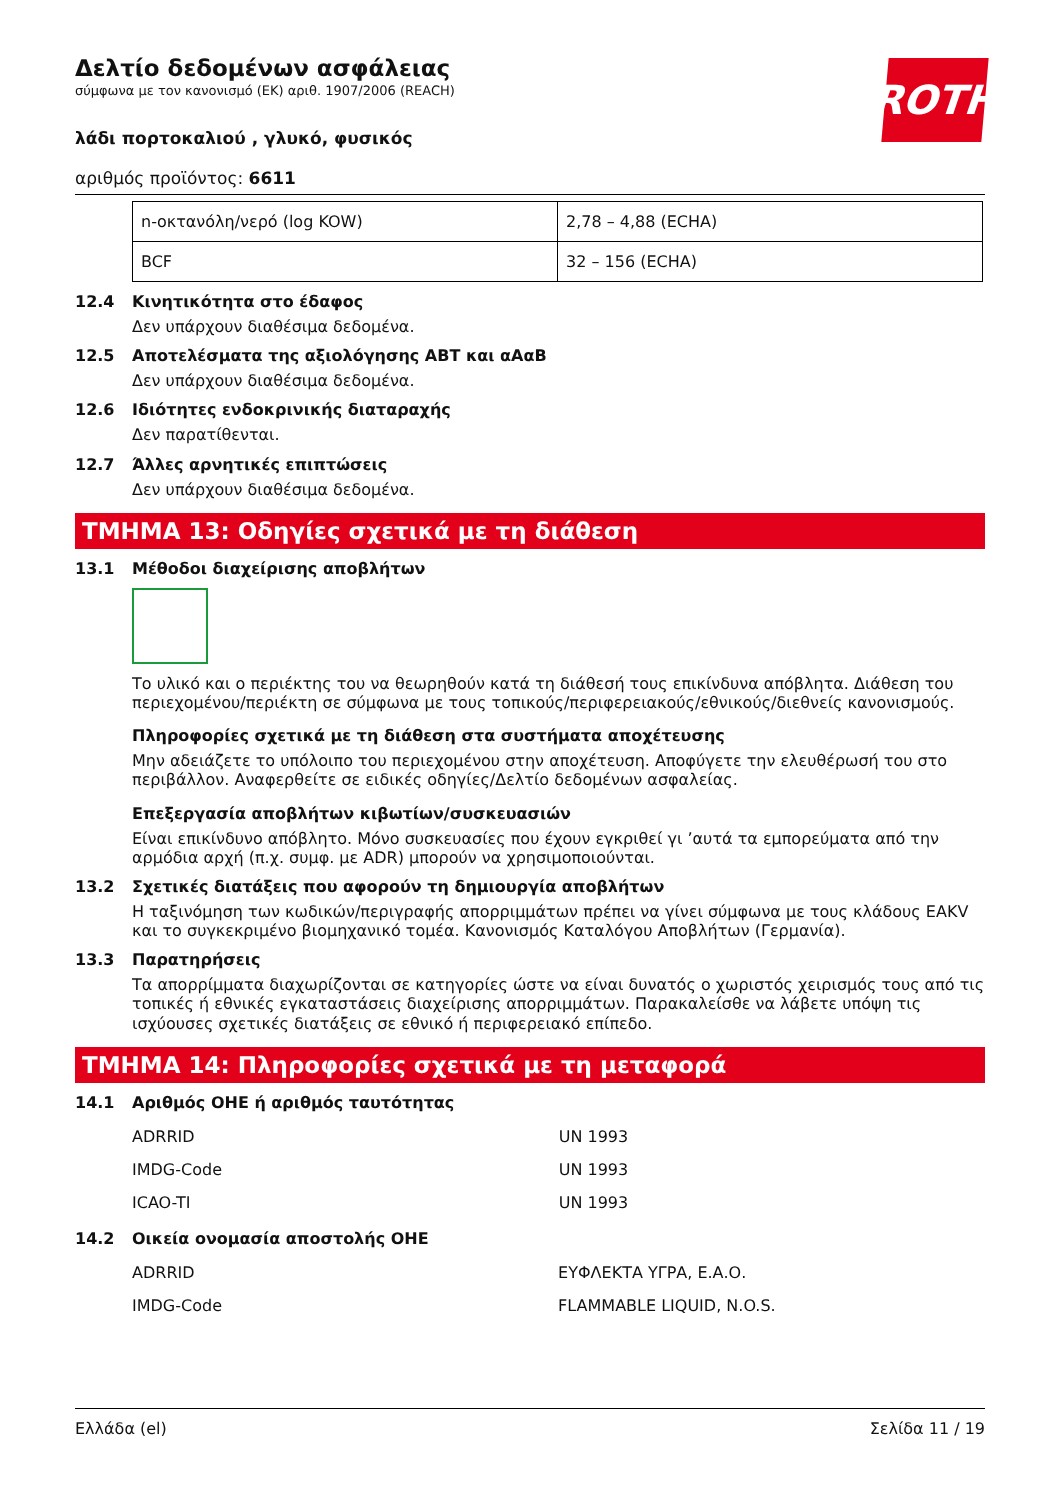ROTH
Δελτίο δεδομένων ασφάλειας
σύμφωνα με τον κανονισμό (ΕΚ) αριθ. 1907/2006 (REACH)
λάδι πορτοκαλιού , γλυκό, φυσικός
αριθμός προϊόντος: 6611
| n-οκτανόλη/νερό (log KOW) | 2,78 – 4,88 (ECHA) |
| BCF | 32 – 156 (ECHA) |
12.4 Κινητικότητα στο έδαφος
Δεν υπάρχουν διαθέσιμα δεδομένα.
12.5 Αποτελέσματα της αξιολόγησης ΑΒΤ και αΑαΒ
Δεν υπάρχουν διαθέσιμα δεδομένα.
12.6 Ιδιότητες ενδοκρινικής διαταραχής
Δεν παρατίθενται.
12.7 Άλλες αρνητικές επιπτώσεις
Δεν υπάρχουν διαθέσιμα δεδομένα.
ΤΜΗΜΑ 13: Οδηγίες σχετικά με τη διάθεση
13.1 Μέθοδοι διαχείρισης αποβλήτων
Το υλικό και ο περιέκτης του να θεωρηθούν κατά τη διάθεσή τους επικίνδυνα απόβλητα. Διάθεση του περιεχομένου/περιέκτη σε σύμφωνα με τους τοπικούς/περιφερειακούς/εθνικούς/διεθνείς κανονισμούς.
Πληροφορίες σχετικά με τη διάθεση στα συστήματα αποχέτευσης
Μην αδειάζετε το υπόλοιπο του περιεχομένου στην αποχέτευση. Αποφύγετε την ελευθέρωσή του στο περιβάλλον. Αναφερθείτε σε ειδικές οδηγίες/Δελτίο δεδομένων ασφαλείας.
Επεξεργασία αποβλήτων κιβωτίων/συσκευασιών
Είναι επικίνδυνο απόβλητο. Μόνο συσκευασίες που έχουν εγκριθεί γι ’αυτά τα εμπορεύματα από την αρμόδια αρχή (π.χ. συμφ. με ADR) μπορούν να χρησιμοποιούνται.
13.2 Σχετικές διατάξεις που αφορούν τη δημιουργία αποβλήτων
Η ταξινόμηση των κωδικών/περιγραφής απορριμμάτων πρέπει να γίνει σύμφωνα με τους κλάδους EAKV και το συγκεκριμένο βιομηχανικό τομέα. Κανονισμός Καταλόγου Αποβλήτων (Γερμανία).
13.3 Παρατηρήσεις
Τα απορρίμματα διαχωρίζονται σε κατηγορίες ώστε να είναι δυνατός ο χωριστός χειρισμός τους από τις τοπικές ή εθνικές εγκαταστάσεις διαχείρισης απορριμμάτων. Παρακαλείσθε να λάβετε υπόψη τις ισχύουσες σχετικές διατάξεις σε εθνικό ή περιφερειακό επίπεδο.
ΤΜΗΜΑ 14: Πληροφορίες σχετικά με τη μεταφορά
14.1 Αριθμός ΟΗΕ ή αριθμός ταυτότητας
| ADRRID | UN 1993 |
| IMDG-Code | UN 1993 |
| ICAO-TI | UN 1993 |
14.2 Οικεία ονομασία αποστολής ΟΗΕ
| ADRRID | ΕΥΦΛΕΚΤΑ ΥΓΡΑ, Ε.Α.Ο. |
| IMDG-Code | FLAMMABLE LIQUID, N.O.S. |
Ελλάδα (el) Σελίδα 11 / 19